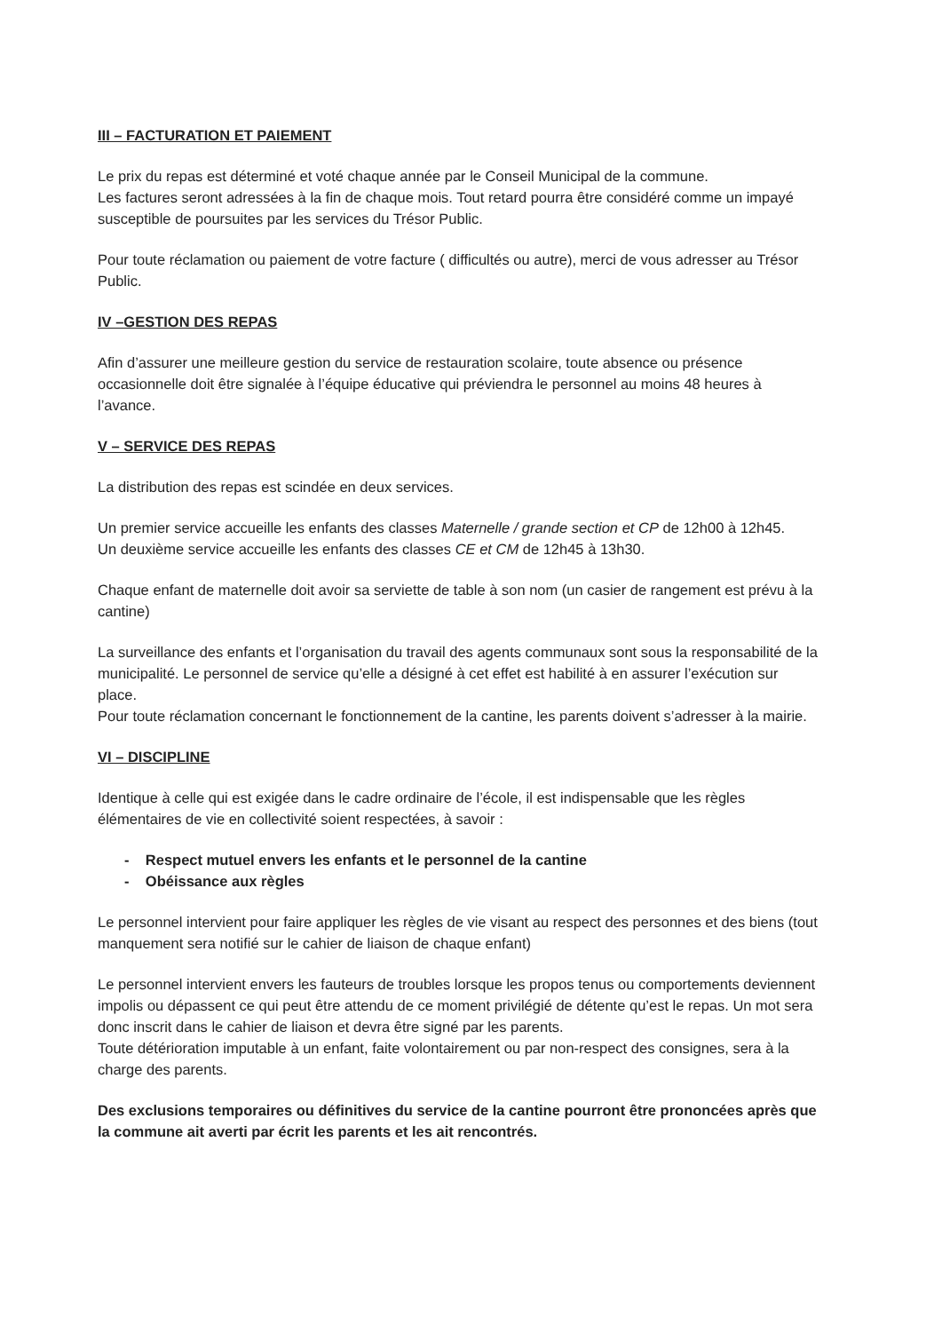III – FACTURATION ET PAIEMENT
Le prix du repas est déterminé et voté chaque année par le Conseil Municipal de la commune.
Les factures seront adressées à la fin de chaque mois. Tout retard pourra être considéré comme un impayé susceptible de poursuites par les services du Trésor Public.
Pour toute réclamation ou paiement de votre facture ( difficultés ou autre), merci de vous adresser au Trésor Public.
IV –GESTION DES REPAS
Afin d’assurer une meilleure gestion du service de restauration scolaire, toute absence ou présence occasionnelle doit être signalée à l’équipe éducative qui préviendra le personnel au moins 48 heures à l’avance.
V – SERVICE DES REPAS
La distribution des repas est scindée en deux services.
Un premier service accueille les enfants des classes Maternelle / grande section et CP de 12h00 à 12h45.
Un deuxième service accueille les enfants des classes CE et CM de 12h45 à 13h30.
Chaque enfant de maternelle doit avoir sa serviette de table à son nom (un casier de rangement est prévu à la cantine)
La surveillance des enfants et l’organisation du travail des agents communaux sont sous la responsabilité de la municipalité. Le personnel de service qu’elle a désigné à cet effet est habilité à en assurer l’exécution sur place.
Pour toute réclamation concernant le fonctionnement de la cantine, les parents doivent s’adresser à la mairie.
VI – DISCIPLINE
Identique à celle qui est exigée dans le cadre ordinaire de l’école, il est indispensable que les règles élémentaires de vie en collectivité soient respectées, à savoir :
- Respect mutuel envers les enfants et le personnel de la cantine
- Obéissance aux règles
Le personnel intervient pour faire appliquer les règles de vie visant au respect des personnes et des biens (tout manquement sera notifié sur le cahier de liaison de chaque enfant)
Le personnel intervient envers les fauteurs de troubles lorsque les propos tenus ou comportements deviennent impolis ou dépassent ce qui peut être attendu de ce moment privilégié de détente qu’est le repas. Un mot sera donc inscrit dans le cahier de liaison et devra être signé par les parents.
Toute détérioration imputable à un enfant, faite volontairement ou par non-respect des consignes, sera à la charge des parents.
Des exclusions temporaires ou définitives du service de la cantine pourront être prononcées après que la commune ait averti par écrit les parents et les ait rencontrés.